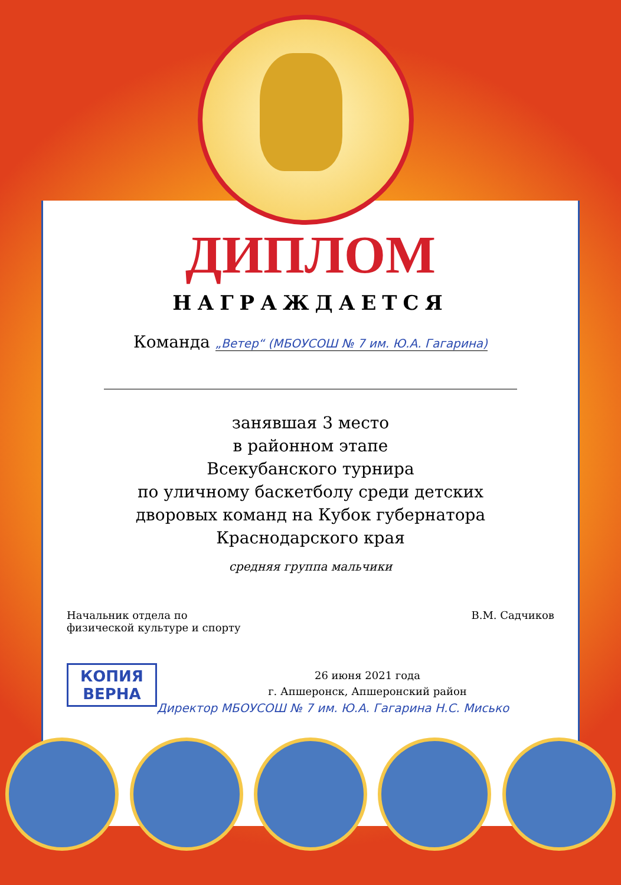ДИПЛОМ
НАГРАЖДАЕТСЯ
Команда „Ветер“ (МБОУСОШ № 7 им. Ю.А. Гагарина)
занявшая 3 место
в районном этапе
Всекубанского турнира
по уличному баскетболу среди детских
дворовых команд на Кубок губернатора
Краснодарского края
средняя группа мальчики
Начальник отдела по
физической культуре и спорту
В.М. Садчиков
КОПИЯ
ВЕРНА
26 июня 2021 года
г. Апшеронск, Апшеронский район
Директор МБОУСОШ № 7 им. Ю.А. Гагарина Н.С. Мисько